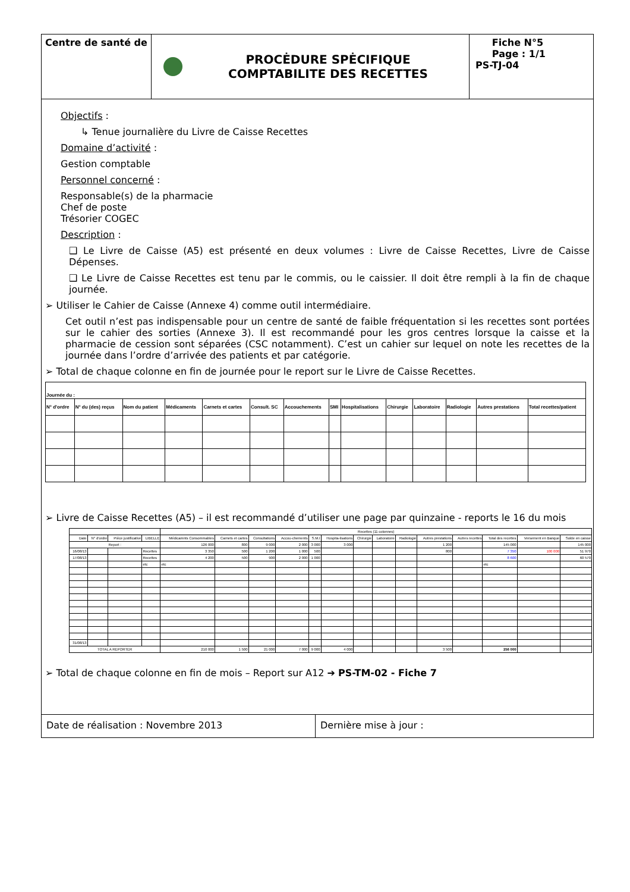Centre de santé de
PROCĖDURE SPĖCIFIQUE
COMPTABILITE DES RECETTES
Fiche N°5
Page : 1/1
PS-TJ-04
Objectifs :
↳ Tenue journalière du Livre de Caisse Recettes
Domaine d’activité :
Gestion comptable
Personnel concerné :
Responsable(s) de la pharmacie
Chef de poste
Trésorier COGEC
Description :
❑ Le Livre de Caisse (A5) est présenté en deux volumes : Livre de Caisse Recettes, Livre de Caisse Dépenses.
❑ Le Livre de Caisse Recettes est tenu par le commis, ou le caissier. Il doit être rempli à la fin de chaque journée.
➢ Utiliser le Cahier de Caisse (Annexe 4) comme outil intermédiaire.
Cet outil n’est pas indispensable pour un centre de santé de faible fréquentation si les recettes sont portées sur le cahier des sorties (Annexe 3). Il est recommandé pour les gros centres lorsque la caisse et la pharmacie de cession sont séparées (CSC notamment). C’est un cahier sur lequel on note les recettes de la journée dans l’ordre d’arrivée des patients et par catégorie.
➢ Total de chaque colonne en fin de journée pour le report sur le Livre de Caisse Recettes.
| Journée du : | | | | | | | | | | | | | |
| N° d'ordre | N° du (des) reçus | Nom du patient | Médicaments | Carnets et cartes | Consult. SC | Accouchements | SMI | Hospitalisations | Chirurgie | Laboratoire | Radiologie | Autres prestations | Total recettes/patient |
➢ Livre de Caisse Recettes (A5) – il est recommandé d’utiliser une page par quinzaine - reports le 16 du mois
| | | | | Recettes (11 colonnes) | | | | | | | | | | | | | |
| --- | --- | --- | --- | --- | --- | --- | --- | --- | --- | --- | --- | --- | --- | --- | --- | --- | --- |
| Date | N° d'ordre | Pièce justificative | LIBELLE | Médicamnts Consommables | Carnets et cartes | Consultations | Accou-chements | S.M.I | Hospita-lisations | Chirurgie | Laboratoire | Radiologie | Autres prestations | Autres recettes | Total des recettes | Versement en Banque | Solde en caisse |
| Report : | | | | 126 000 | 800 | 9 000 | 2 000 | 3 000 | 3 000 | | | | 1 200 | | 145 000 | | 145 000 |
| 16/08/13 | | | Recettes | 3 350 | 500 | 1 200 | 1 000 | 500 | | | | | 800 | | 7 350 | 100 000 | 51 970 |
| 17/08/13 | | | Recettes | 4 200 | 500 | 900 | 2 000 | 1 000 | | | | | | | 8 600 | | 60 570 |
| | | | etc | etc | | | | | | | | | | | etc | | |
| 31/08/13 | | | | | | | | | | | | | | | | | |
| TOTAL A REPORTER | | | | 210 000 | 1 500 | 21 000 | 7 000 | 9 000 | 4 000 | | | | 3 500 | | 256 000 | | |
➢ Total de chaque colonne en fin de mois – Report sur A12 ➔ PS-TM-02 - Fiche 7
Date de réalisation : Novembre 2013 Dernière mise à jour :